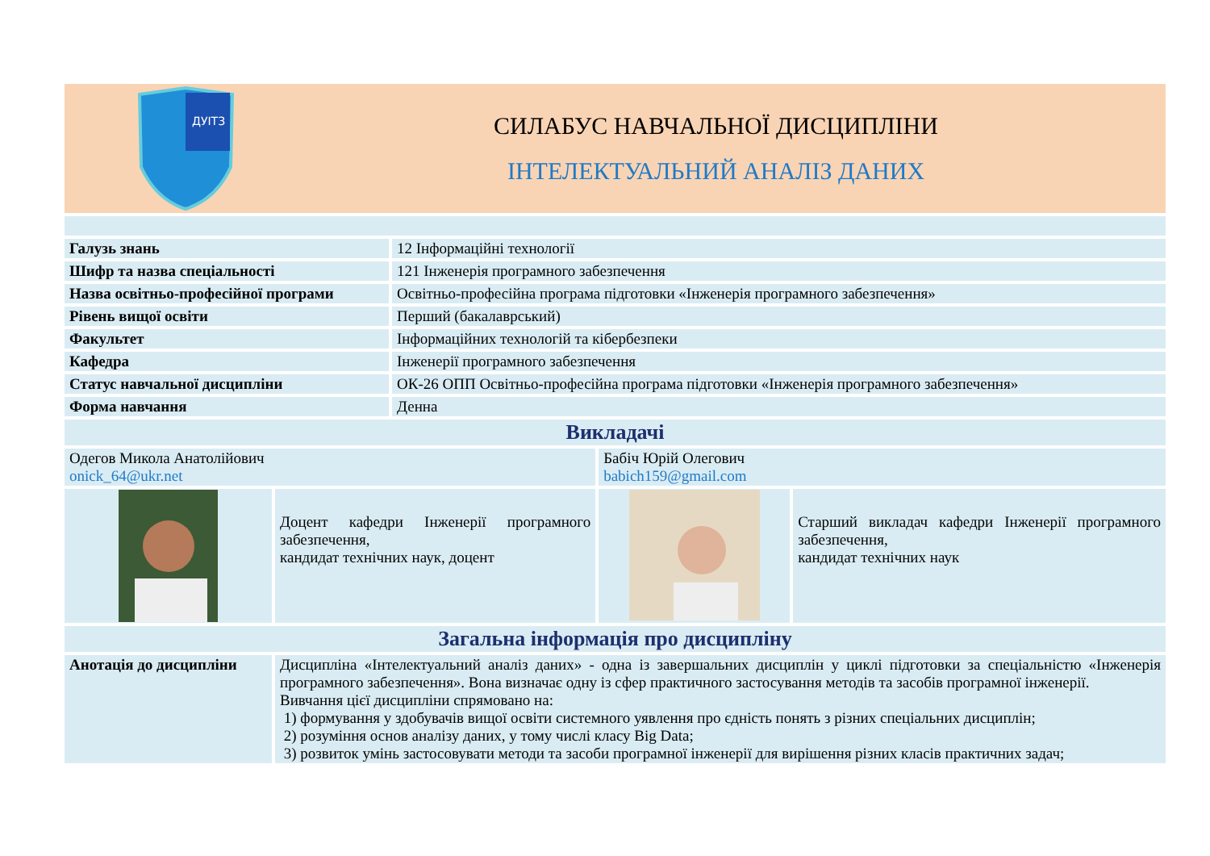ДУІТЗ
СИЛАБУС НАВЧАЛЬНОЇ ДИСЦИПЛІНИ
ІНТЕЛЕКТУАЛЬНИЙ АНАЛІЗ ДАНИХ
| Галузь знань | 12 Інформаційні технології |
| Шифр та назва спеціальності | 121 Інженерія програмного забезпечення |
| Назва освітньо-професійної програми | Освітньо-професійна програма підготовки «Інженерія програмного забезпечення» |
| Рівень вищої освіти | Перший (бакалаврський) |
| Факультет | Інформаційних технологій та кібербезпеки |
| Кафедра | Інженерії програмного забезпечення |
| Статус навчальної дисципліни | ОК-26 ОПП Освітньо-професійна програма підготовки «Інженерія програмного забезпечення» |
| Форма навчання | Денна |
| Викладачі | | | |
| Одегов Микола Анатолійович onick_64@ukr.net | | Бабіч Юрій Олегович babich159@gmail.com | |
| | Доцент кафедри Інженерії програмного забезпечення, кандидат технічних наук, доцент | | Старший викладач кафедри Інженерії програмного забезпечення, кандидат технічних наук |
| Загальна інформація про дисципліну | | | |
| Анотація до дисципліни | Дисципліна «Інтелектуальний аналіз даних» - одна із завершальних дисциплін у циклі підготовки за спеціальністю «Інженерія програмного забезпечення». Вона визначає одну із сфер практичного застосування методів та засобів програмної інженерії. Вивчання цієї дисципліни спрямовано на: 1) формування у здобувачів вищої освіти системного уявлення про єдність понять з різних спеціальних дисциплін; 2) розуміння основ аналізу даних, у тому числі класу Big Data; 3) розвиток умінь застосовувати методи та засоби програмної інженерії для вирішення різних класів практичних задач; | | |